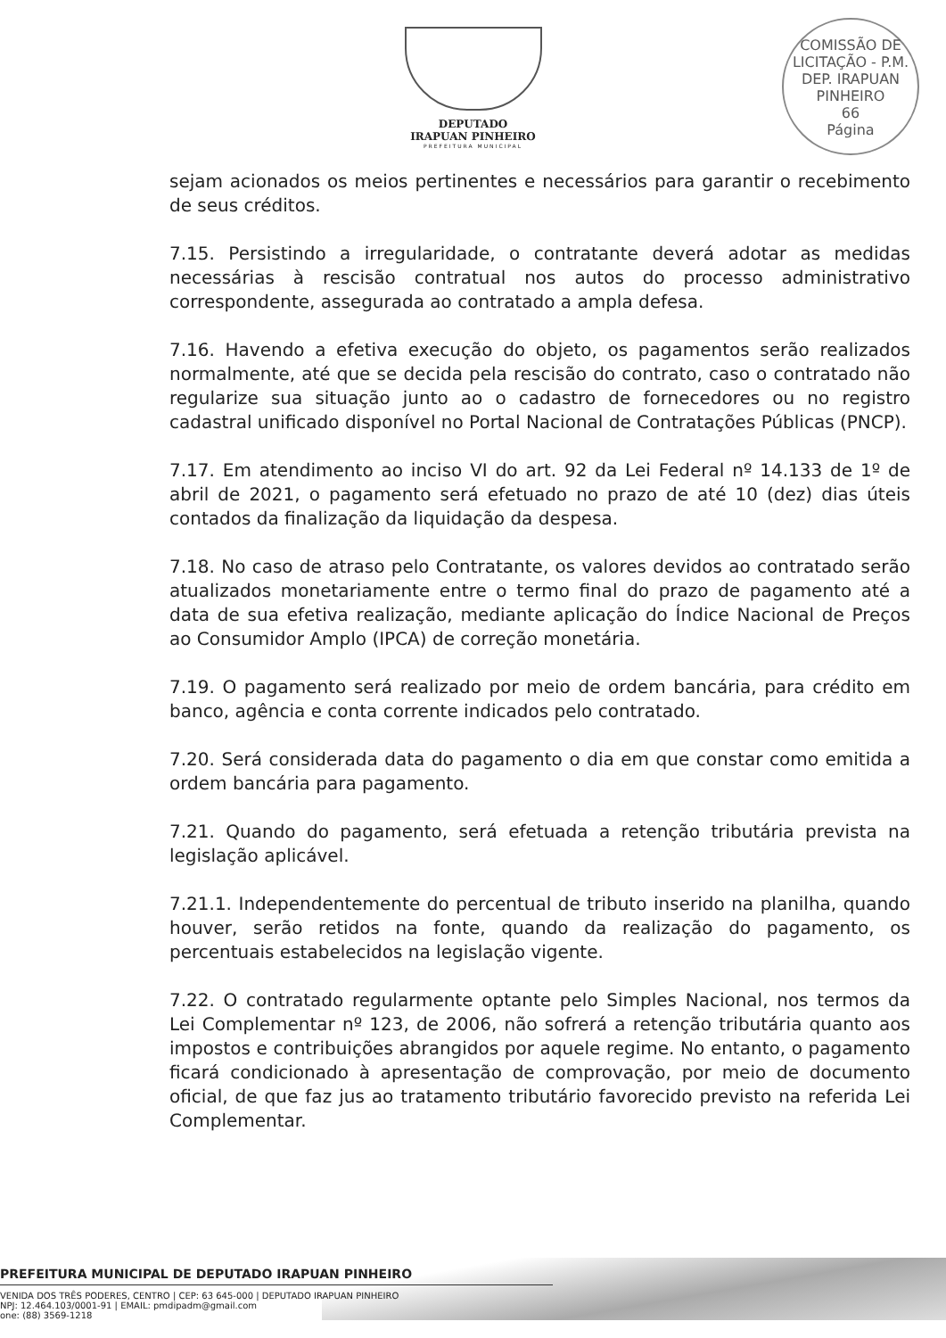DEPUTADO
IRAPUAN PINHEIRO
PREFEITURA MUNICIPAL
COMISSÃO DE LICITAÇÃO - P.M. DEP. IRAPUAN PINHEIRO
66
Página
sejam acionados os meios pertinentes e necessários para garantir o recebimento de seus créditos.
7.15. Persistindo a irregularidade, o contratante deverá adotar as medidas necessárias à rescisão contratual nos autos do processo administrativo correspondente, assegurada ao contratado a ampla defesa.
7.16. Havendo a efetiva execução do objeto, os pagamentos serão realizados normalmente, até que se decida pela rescisão do contrato, caso o contratado não regularize sua situação junto ao o cadastro de fornecedores ou no registro cadastral unificado disponível no Portal Nacional de Contratações Públicas (PNCP).
7.17. Em atendimento ao inciso VI do art. 92 da Lei Federal nº 14.133 de 1º de abril de 2021, o pagamento será efetuado no prazo de até 10 (dez) dias úteis contados da finalização da liquidação da despesa.
7.18. No caso de atraso pelo Contratante, os valores devidos ao contratado serão atualizados monetariamente entre o termo final do prazo de pagamento até a data de sua efetiva realização, mediante aplicação do Índice Nacional de Preços ao Consumidor Amplo (IPCA) de correção monetária.
7.19. O pagamento será realizado por meio de ordem bancária, para crédito em banco, agência e conta corrente indicados pelo contratado.
7.20. Será considerada data do pagamento o dia em que constar como emitida a ordem bancária para pagamento.
7.21. Quando do pagamento, será efetuada a retenção tributária prevista na legislação aplicável.
7.21.1. Independentemente do percentual de tributo inserido na planilha, quando houver, serão retidos na fonte, quando da realização do pagamento, os percentuais estabelecidos na legislação vigente.
7.22. O contratado regularmente optante pelo Simples Nacional, nos termos da Lei Complementar nº 123, de 2006, não sofrerá a retenção tributária quanto aos impostos e contribuições abrangidos por aquele regime. No entanto, o pagamento ficará condicionado à apresentação de comprovação, por meio de documento oficial, de que faz jus ao tratamento tributário favorecido previsto na referida Lei Complementar.
PREFEITURA MUNICIPAL DE DEPUTADO IRAPUAN PINHEIRO
VENIDA DOS TRÊS PODERES, CENTRO | CEP: 63 645-000 | DEPUTADO IRAPUAN PINHEIRO
NPJ: 12.464.103/0001-91 | EMAIL: pmdipadm@gmail.com
one: (88) 3569-1218